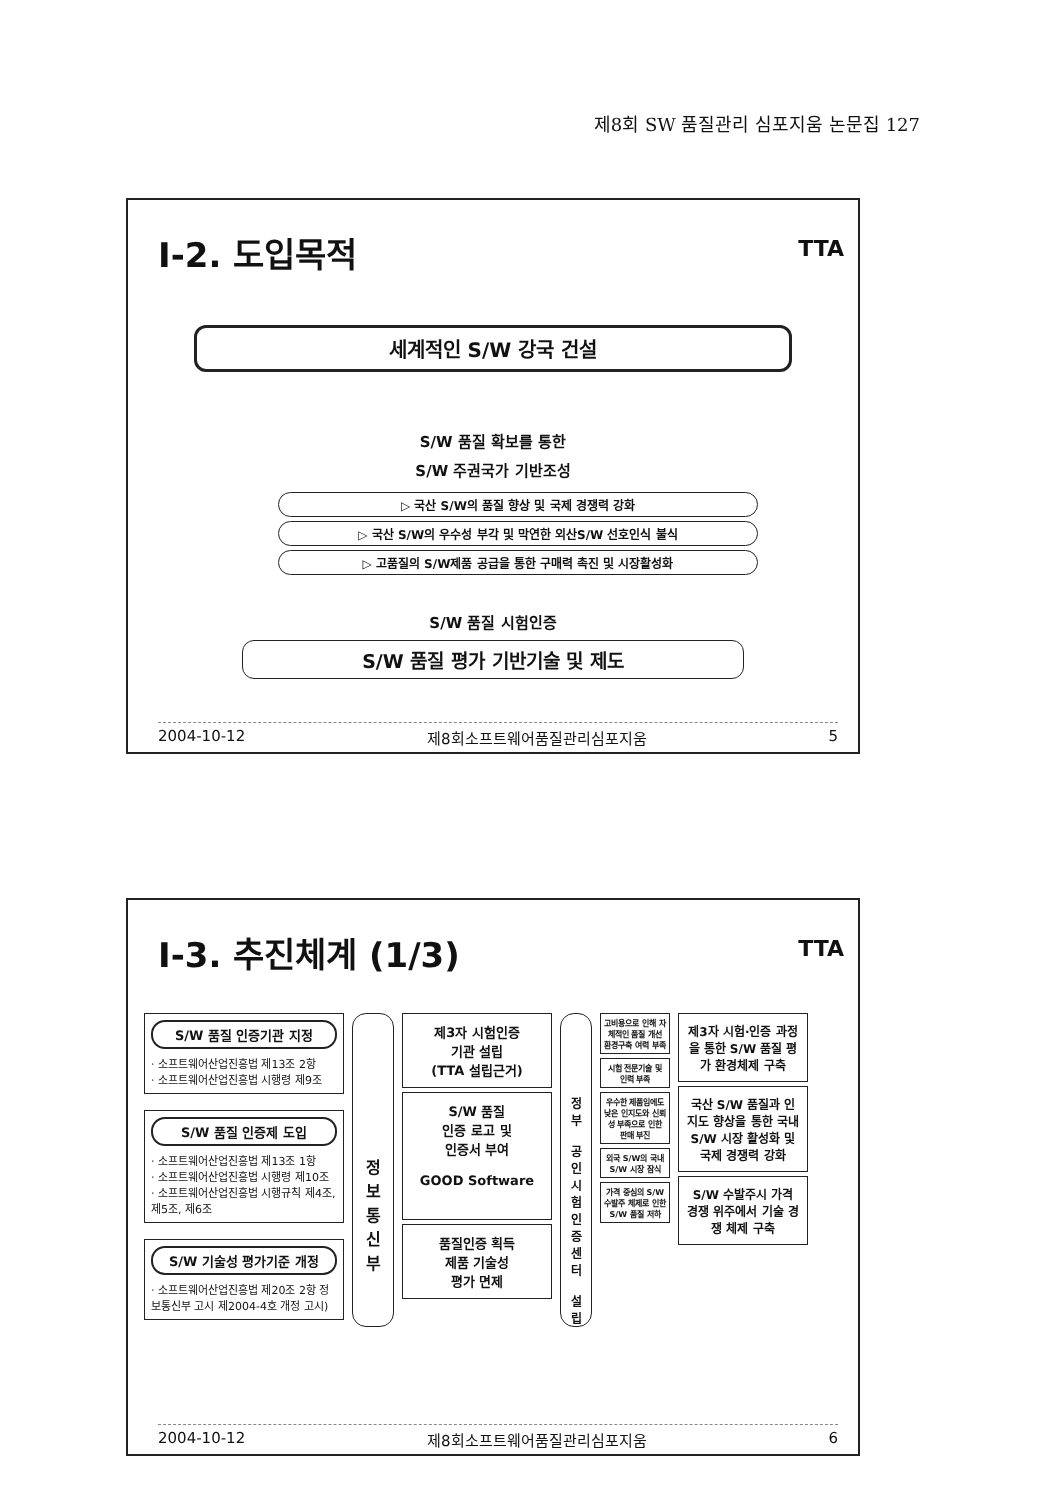제8회 SW 품질관리 심포지움 논문집 127
I-2. 도입목적
TTA
세계적인 S/W 강국 건설
S/W 품질 확보를 통한
S/W 주권국가 기반조성
▷ 국산 S/W의 품질 향상 및 국제 경쟁력 강화
▷ 국산 S/W의 우수성 부각 및 막연한 외산S/W 선호인식 불식
▷ 고품질의 S/W제품 공급을 통한 구매력 촉진 및 시장활성화
S/W 품질 시험인증
S/W 품질 평가 기반기술 및 제도
2004-10-12 제8회소프트웨어품질관리심포지움 5
I-3. 추진체계 (1/3)
TTA
S/W 품질 인증기관 지정
· 소프트웨어산업진흥법 제13조 2항
· 소프트웨어산업진흥법 시행령 제9조
S/W 품질 인증제 도입
· 소프트웨어산업진흥법 제13조 1항
· 소프트웨어산업진흥법 시행령 제10조
· 소프트웨어산업진흥법 시행규칙 제4조, 제5조, 제6조
S/W 기술성 평가기준 개정
· 소프트웨어산업진흥법 제20조 2항 정보통신부 고시 제2004-4호 개정 고시)
정
보
통
신
부
제3자 시험인증
기관 설립
(TTA 설립근거)
S/W 품질
인증 로고 및
인증서 부여
GOOD Software
품질인증 획득
제품 기술성
평가 면제
정
부
공
인
시
험
인
증
센
터
설
립
고비용으로 인해 자체적인 품질 개선 환경구축 여력 부족
시험 전문기술 및 인력 부족
우수한 제품임에도 낮은 인지도와 신뢰성 부족으로 인한 판매 부진
외국 S/W의 국내 S/W 시장 잠식
가격 중심의 S/W 수발주 체제로 인한 S/W 품질 저하
제3자 시험·인증 과정을 통한 S/W 품질 평가 환경체제 구축
국산 S/W 품질과 인지도 향상을 통한 국내 S/W 시장 활성화 및 국제 경쟁력 강화
S/W 수발주시 가격 경쟁 위주에서 기술 경쟁 체제 구축
2004-10-12 제8회소프트웨어품질관리심포지움 6